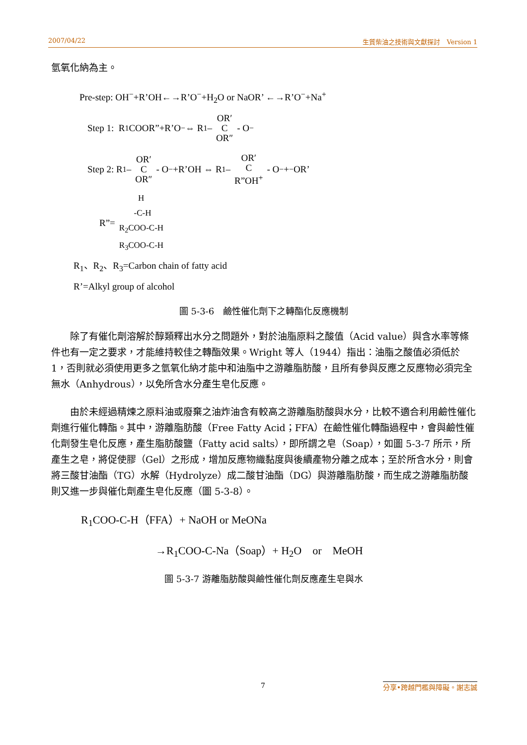2007/04/22 生質柴油之技術與文獻探討　Version 1
氫氧化納為主。
Pre-step: OH<sup>−</sup>+R’OH←→R’O<sup>−</sup>+H<sub>2</sub>O or NaOR’ ←→R’O<sup>−</sup>+Na<sup>+</sup>
Step 1: R<sub>1</sub>COOR”+R’O<sup>−</sup> ⇔ R<sub>1</sub> – OR′ C OR″ - O<sup>−</sup>
Step 2: R<sub>1</sub> – OR′ C OR″ - O<sup>−</sup> +R’OH ⇔ R<sub>1</sub> – OR′ C R”OH<sup>+</sup> - O<sup>−</sup> + <sup>−</sup>OR’
R”= H -C-H R<sub>2</sub>COO-C-H R<sub>3</sub>COO-C-H
R<sub>1</sub>、R<sub>2</sub>、R<sub>3</sub>=Carbon chain of fatty acid
R’=Alkyl group of alcohol
圖 5-3-6　鹼性催化劑下之轉酯化反應機制
除了有催化劑溶解於醇類釋出水分之問題外，對於油脂原料之酸值（Acid value）與含水率等條件也有一定之要求，才能維持較佳之轉酯效果。Wright 等人（1944）指出：油脂之酸值必須低於 1，否則就必須使用更多之氫氧化納才能中和油脂中之游離脂肪酸，且所有參與反應之反應物必須完全無水（Anhydrous），以免所含水分產生皂化反應。
由於未經過精煉之原料油或廢棄之油炸油含有較高之游離脂肪酸與水分，比較不適合利用鹼性催化劑進行催化轉酯。其中，游離脂肪酸（Free Fatty Acid；FFA）在鹼性催化轉酯過程中，會與鹼性催化劑發生皂化反應，產生脂肪酸鹽（Fatty acid salts），即所謂之皂（Soap），如圖 5-3-7 所示，所產生之皂，將促使膠（Gel）之形成，增加反應物織黏度與後續產物分離之成本；至於所含水分，則會將三酸甘油酯（TG）水解（Hydrolyze）成二酸甘油酯（DG）與游離脂肪酸，而生成之游離脂肪酸則又進一步與催化劑產生皂化反應（圖 5-3-8）。
R<sub>1</sub>COO-C-H（FFA）+ NaOH or MeONa
→R<sub>1</sub>COO-C-Na（Soap）+ H<sub>2</sub>O　or　MeOH
圖 5-3-7 游離脂肪酸與鹼性催化劑反應產生皂與水
7 分享•跨越門檻與障礙。謝志誠